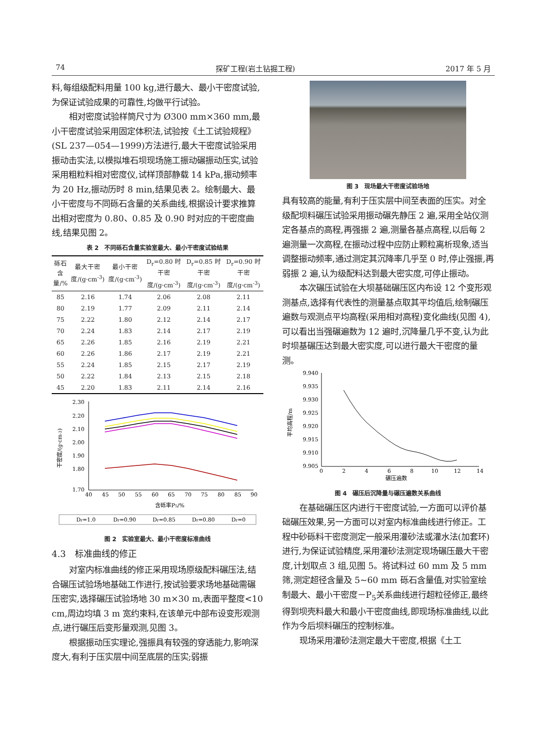74 探矿工程(岩土钻掘工程) 2017 年 5 月
料,每组级配料用量 100 kg,进行最大、最小干密度试验,为保证试验成果的可靠性,均做平行试验。
相对密度试验样筒尺寸为 Ø300 mm×360 mm,最小干密度试验采用固定体积法,试验按《土工试验规程》(SL 237—054—1999)方法进行,最大干密度试验采用振动击实法,以模拟堆石坝现场施工振动碾振动压实,试验采用粗粒料相对密度仪,试样顶部静载 14 kPa,振动频率为 20 Hz,振动历时 8 min,结果见表 2。绘制最大、最小干密度与不同砾石含量的关系曲线,根据设计要求推算出相对密度为 0.80、0.85 及 0.90 时对应的干密度曲线,结果见图 2。
表 2　不同砾石含量实验室最大、最小干密度试验结果
| 砾石含量/% | 最大干密度/(g·cm<sup>-3</sup>) | 最小干密度/(g·cm<sup>-3</sup>) | D<sub>r</sub>=0.80 时干密度/(g·cm<sup>-3</sup>) | D<sub>r</sub>=0.85 时干密度/(g·cm<sup>-3</sup>) | D<sub>r</sub>=0.90 时干密度/(g·cm<sup>-3</sup>) |
| --- | --- | --- | --- | --- | --- |
| 85 | 2.16 | 1.74 | 2.06 | 2.08 | 2.11 |
| 80 | 2.19 | 1.77 | 2.09 | 2.11 | 2.14 |
| 75 | 2.22 | 1.80 | 2.12 | 2.14 | 2.17 |
| 70 | 2.24 | 1.83 | 2.14 | 2.17 | 2.19 |
| 65 | 2.26 | 1.85 | 2.16 | 2.19 | 2.21 |
| 60 | 2.26 | 1.86 | 2.17 | 2.19 | 2.21 |
| 55 | 2.24 | 1.85 | 2.15 | 2.17 | 2.19 |
| 50 | 2.22 | 1.84 | 2.13 | 2.15 | 2.18 |
| 45 | 2.20 | 1.83 | 2.11 | 2.14 | 2.16 |
2.30
2.20
2.10
2.00
1.90
1.80
1.70
40
45
50
55
60
65
70
75
80
85
90
含砾率P5/%
干密度/(g·cm-3)
Dr=1.0
Dr=0.90
Dr=0.85
Dr=0.80
Dr=0
图 2　实验室最大、最小干密度标准曲线
4.3　标准曲线的修正
对室内标准曲线的修正采用现场原级配料碾压法,结合碾压试验场地基础工作进行,按试验要求场地基础需碾压密实,选择碾压试验场地 30 m×30 m,表面平整度<10 cm,周边均填 3 m 宽约束料,在该单元中部布设变形观测点,进行碾压后变形量观测,见图 3。
根据振动压实理论,强振具有较强的穿透能力,影响深度大,有利于压实层中间至底层的压实;弱振
图 3　现场最大干密度试验场地
具有较高的能量,有利于压实层中间至表面的压实。对全级配坝料碾压试验采用振动碾先静压 2 遍,采用全站仪测定各基点的高程,再强振 2 遍,测量各基点高程,以后每 2 遍测量一次高程,在振动过程中应防止颗粒离析现象,适当调整振动频率,通过测定其沉降率几乎至 0 时,停止强振,再弱振 2 遍,认为级配料达到最大密实度,可停止振动。
本次碾压试验在大坝基础碾压区内布设 12 个变形观测基点,选择有代表性的测量基点取其平均值后,绘制碾压遍数与观测点平均高程(采用相对高程)变化曲线(见图 4),可以看出当强碾遍数为 12 遍时,沉降量几乎不变,认为此时坝基碾压达到最大密实度,可以进行最大干密度的量测。
9.940
9.935
9.930
9.925
9.920
9.915
9.910
9.905
0
2
4
6
8
10
12
14
碾压遍数
平均高程/m
图 4　碾压后沉降量与碾压遍数关系曲线
在基础碾压区内进行干密度试验,一方面可以评价基础碾压效果,另一方面可以对室内标准曲线进行修正。工程中砂砾料干密度测定一般采用灌砂法或灌水法(加套环)进行,为保证试验精度,采用灌砂法测定现场碾压最大干密度,计划取点 3 组,见图 5。将试料过 60 mm 及 5 mm 筛,测定超径含量及 5~60 mm 砾石含量值,对实验室绘制最大、最小干密度－P<sub>5</sub>关系曲线进行超粒径修正,最终得到坝壳料最大和最小干密度曲线,即现场标准曲线,以此作为今后坝料碾压的控制标准。
现场采用灌砂法测定最大干密度,根据《土工